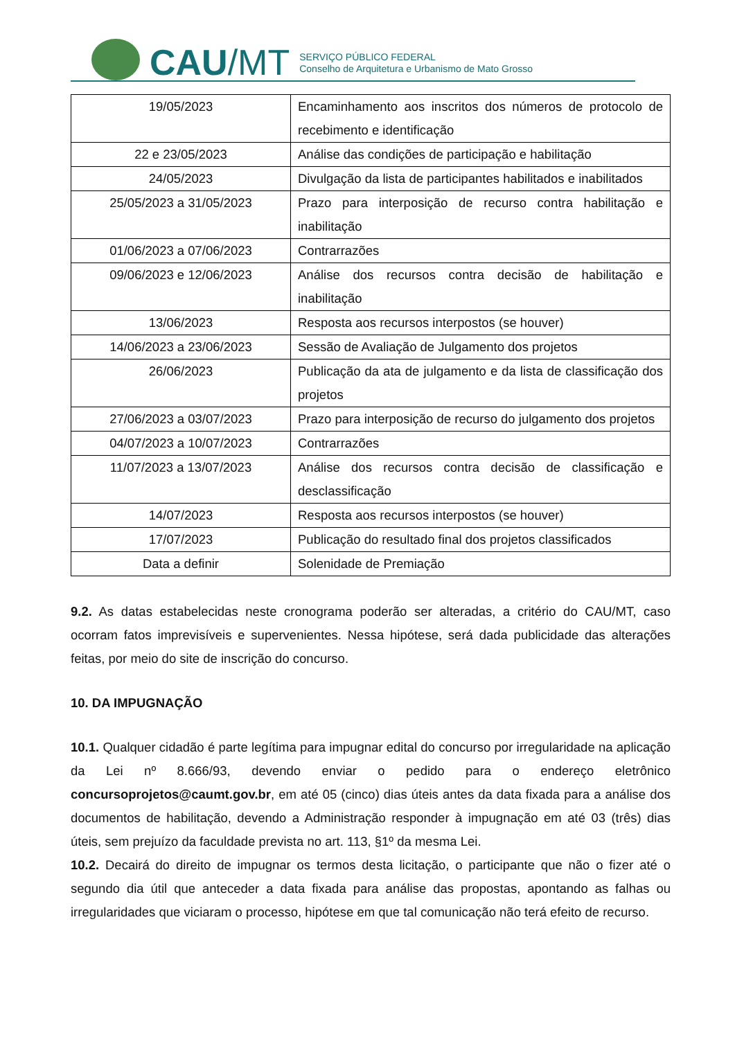CAU /MT
SERVIÇO PÚBLICO FEDERAL
Conselho de Arquitetura e Urbanismo de Mato Grosso
| 19/05/2023 | Encaminhamento aos inscritos dos números de protocolo de recebimento e identificação |
| 22 e 23/05/2023 | Análise das condições de participação e habilitação |
| 24/05/2023 | Divulgação da lista de participantes habilitados e inabilitados |
| 25/05/2023 a 31/05/2023 | Prazo para interposição de recurso contra habilitação e inabilitação |
| 01/06/2023 a 07/06/2023 | Contrarrazões |
| 09/06/2023 e 12/06/2023 | Análise dos recursos contra decisão de habilitação e inabilitação |
| 13/06/2023 | Resposta aos recursos interpostos (se houver) |
| 14/06/2023 a 23/06/2023 | Sessão de Avaliação de Julgamento dos projetos |
| 26/06/2023 | Publicação da ata de julgamento e da lista de classificação dos projetos |
| 27/06/2023 a 03/07/2023 | Prazo para interposição de recurso do julgamento dos projetos |
| 04/07/2023 a 10/07/2023 | Contrarrazões |
| 11/07/2023 a 13/07/2023 | Análise dos recursos contra decisão de classificação e desclassificação |
| 14/07/2023 | Resposta aos recursos interpostos (se houver) |
| 17/07/2023 | Publicação do resultado final dos projetos classificados |
| Data a definir | Solenidade de Premiação |
9.2. As datas estabelecidas neste cronograma poderão ser alteradas, a critério do CAU/MT, caso ocorram fatos imprevisíveis e supervenientes. Nessa hipótese, será dada publicidade das alterações feitas, por meio do site de inscrição do concurso.
10. DA IMPUGNAÇÃO
10.1. Qualquer cidadão é parte legítima para impugnar edital do concurso por irregularidade na aplicação da Lei nº 8.666/93, devendo enviar o pedido para o endereço eletrônico concursoprojetos@caumt.gov.br, em até 05 (cinco) dias úteis antes da data fixada para a análise dos documentos de habilitação, devendo a Administração responder à impugnação em até 03 (três) dias úteis, sem prejuízo da faculdade prevista no art. 113, §1º da mesma Lei.
10.2. Decairá do direito de impugnar os termos desta licitação, o participante que não o fizer até o segundo dia útil que anteceder a data fixada para análise das propostas, apontando as falhas ou irregularidades que viciaram o processo, hipótese em que tal comunicação não terá efeito de recurso.